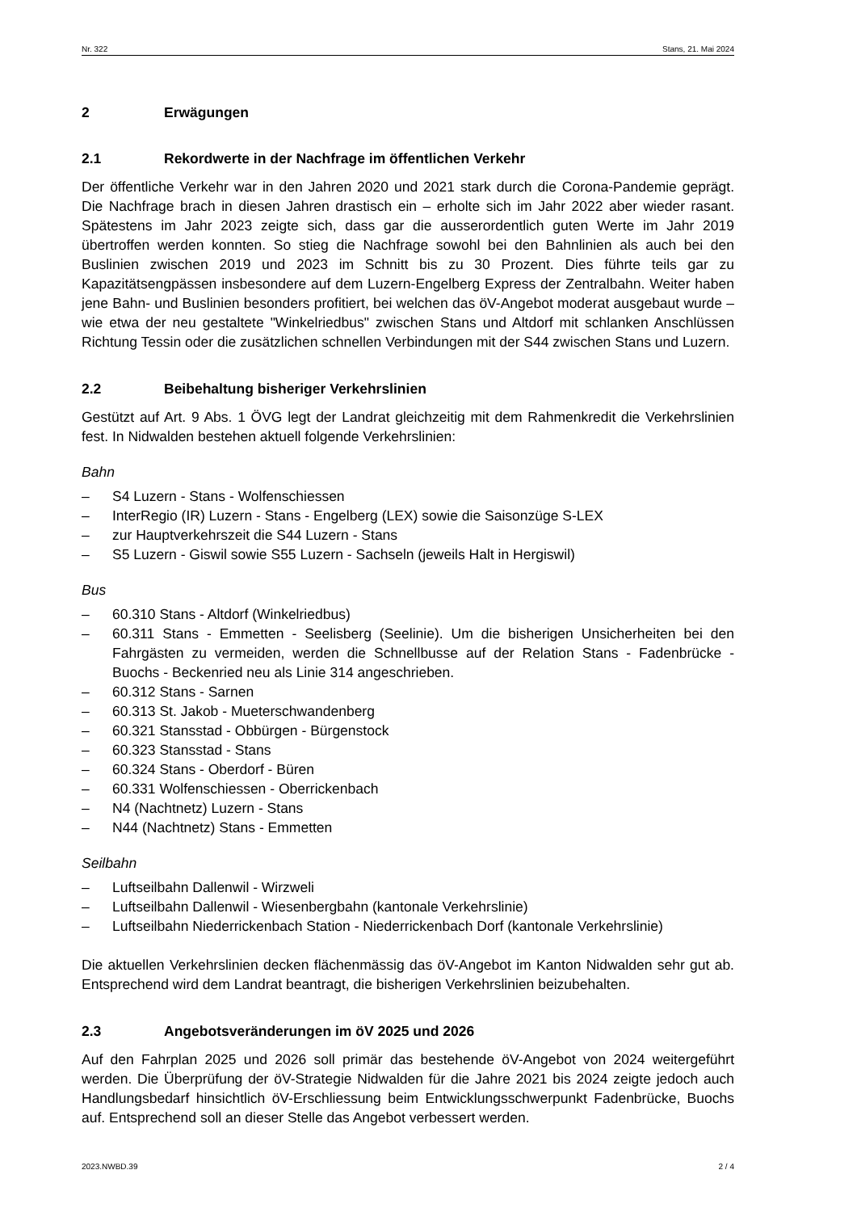Nr. 322 Stans, 21. Mai 2024
2 Erwägungen
2.1 Rekordwerte in der Nachfrage im öffentlichen Verkehr
Der öffentliche Verkehr war in den Jahren 2020 und 2021 stark durch die Corona-Pandemie geprägt. Die Nachfrage brach in diesen Jahren drastisch ein – erholte sich im Jahr 2022 aber wieder rasant. Spätestens im Jahr 2023 zeigte sich, dass gar die ausserordentlich guten Werte im Jahr 2019 übertroffen werden konnten. So stieg die Nachfrage sowohl bei den Bahnlinien als auch bei den Buslinien zwischen 2019 und 2023 im Schnitt bis zu 30 Prozent. Dies führte teils gar zu Kapazitätsengpässen insbesondere auf dem Luzern-Engelberg Express der Zentralbahn. Weiter haben jene Bahn- und Buslinien besonders profitiert, bei welchen das öV-Angebot moderat ausgebaut wurde – wie etwa der neu gestaltete "Winkelriedbus" zwischen Stans und Altdorf mit schlanken Anschlüssen Richtung Tessin oder die zusätzlichen schnellen Verbindungen mit der S44 zwischen Stans und Luzern.
2.2 Beibehaltung bisheriger Verkehrslinien
Gestützt auf Art. 9 Abs. 1 ÖVG legt der Landrat gleichzeitig mit dem Rahmenkredit die Verkehrslinien fest. In Nidwalden bestehen aktuell folgende Verkehrslinien:
Bahn
– S4 Luzern - Stans - Wolfenschiessen
– InterRegio (IR) Luzern - Stans - Engelberg (LEX) sowie die Saisonzüge S-LEX
– zur Hauptverkehrszeit die S44 Luzern - Stans
– S5 Luzern - Giswil sowie S55 Luzern - Sachseln (jeweils Halt in Hergiswil)
Bus
– 60.310 Stans - Altdorf (Winkelriedbus)
– 60.311 Stans - Emmetten - Seelisberg (Seelinie). Um die bisherigen Unsicherheiten bei den Fahrgästen zu vermeiden, werden die Schnellbusse auf der Relation Stans - Fadenbrücke - Buochs - Beckenried neu als Linie 314 angeschrieben.
– 60.312 Stans - Sarnen
– 60.313 St. Jakob - Mueterschwandenberg
– 60.321 Stansstad - Obbürgen - Bürgenstock
– 60.323 Stansstad - Stans
– 60.324 Stans - Oberdorf - Büren
– 60.331 Wolfenschiessen - Oberrickenbach
– N4 (Nachtnetz) Luzern - Stans
– N44 (Nachtnetz) Stans - Emmetten
Seilbahn
– Luftseilbahn Dallenwil - Wirzweli
– Luftseilbahn Dallenwil - Wiesenbergbahn (kantonale Verkehrslinie)
– Luftseilbahn Niederrickenbach Station - Niederrickenbach Dorf (kantonale Verkehrslinie)
Die aktuellen Verkehrslinien decken flächenmässig das öV-Angebot im Kanton Nidwalden sehr gut ab. Entsprechend wird dem Landrat beantragt, die bisherigen Verkehrslinien beizubehalten.
2.3 Angebotsveränderungen im öV 2025 und 2026
Auf den Fahrplan 2025 und 2026 soll primär das bestehende öV-Angebot von 2024 weitergeführt werden. Die Überprüfung der öV-Strategie Nidwalden für die Jahre 2021 bis 2024 zeigte jedoch auch Handlungsbedarf hinsichtlich öV-Erschliessung beim Entwicklungsschwerpunkt Fadenbrücke, Buochs auf. Entsprechend soll an dieser Stelle das Angebot verbessert werden.
2023.NWBD.39 2 / 4